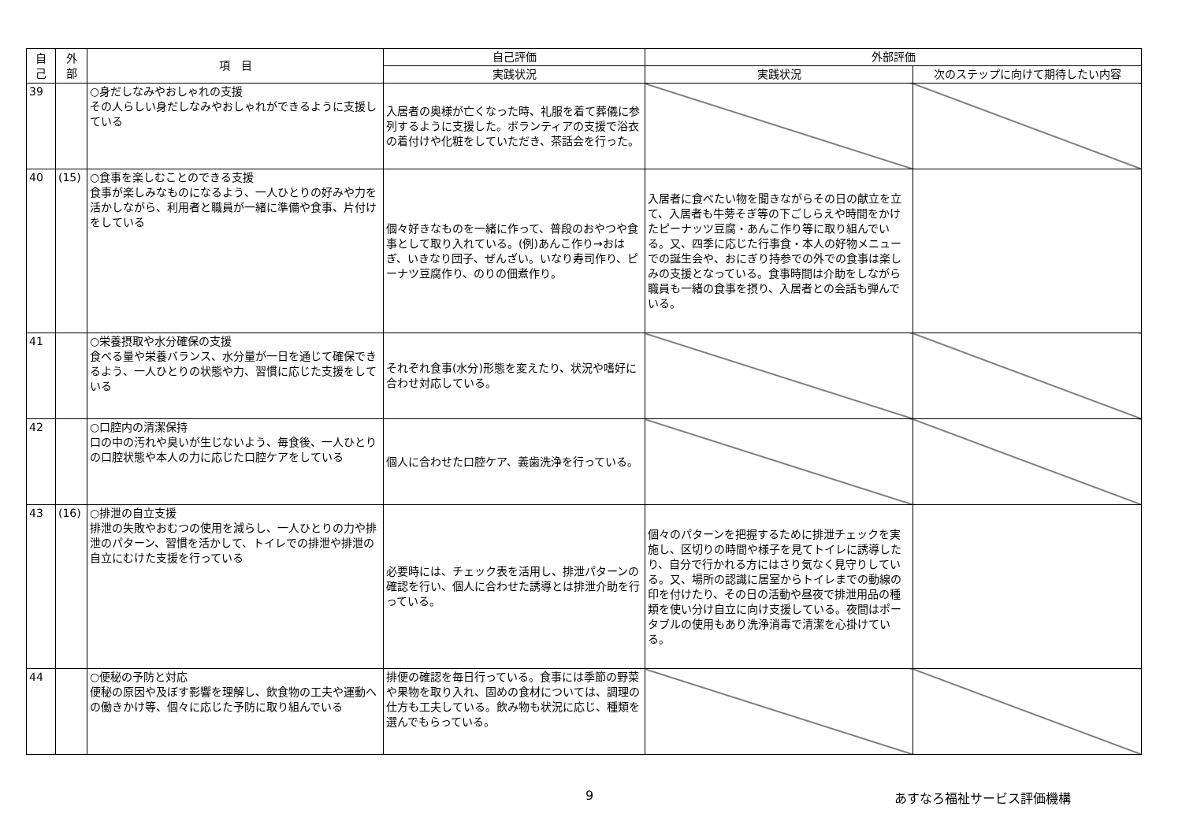| 自 己 | 外 部 | 項 目 | 自己評価 | 外部評価 | |
| --- | --- | --- | --- | --- | --- |
| | | | 実践状況 | 実践状況 | 次のステップに向けて期待したい内容 |
| 39 | | ○身だしなみやおしゃれの支援 その人らしい身だしなみやおしゃれができるように支援している | 入居者の奥様が亡くなった時、礼服を着て葬儀に参列するように支援した。ボランティアの支援で浴衣の着付けや化粧をしていただき、茶話会を行った。 | | |
| 40 | (15) | ○食事を楽しむことのできる支援 食事が楽しみなものになるよう、一人ひとりの好みや力を活かしながら、利用者と職員が一緒に準備や食事、片付けをしている | 個々好きなものを一緒に作って、普段のおやつや食事として取り入れている。(例)あんこ作り→おはぎ、いきなり団子、ぜんざい。いなり寿司作り、ピーナツ豆腐作り、のりの佃煮作り。 | 入居者に食べたい物を聞きながらその日の献立を立て、入居者も牛蒡そぎ等の下ごしらえや時間をかけたピーナッツ豆腐・あんこ作り等に取り組んでいる。又、四季に応じた行事食・本人の好物メニューでの誕生会や、おにぎり持参での外での食事は楽しみの支援となっている。食事時間は介助をしながら職員も一緒の食事を摂り、入居者との会話も弾んでいる。 | |
| 41 | | ○栄養摂取や水分確保の支援 食べる量や栄養バランス、水分量が一日を通じて確保できるよう、一人ひとりの状態や力、習慣に応じた支援をしている | それぞれ食事(水分)形態を変えたり、状況や嗜好に合わせ対応している。 | | |
| 42 | | ○口腔内の清潔保持 口の中の汚れや臭いが生じないよう、毎食後、一人ひとりの口腔状態や本人の力に応じた口腔ケアをしている | 個人に合わせた口腔ケア、義歯洗浄を行っている。 | | |
| 43 | (16) | ○排泄の自立支援 排泄の失敗やおむつの使用を減らし、一人ひとりの力や排泄のパターン、習慣を活かして、トイレでの排泄や排泄の自立にむけた支援を行っている | 必要時には、チェック表を活用し、排泄パターンの確認を行い、個人に合わせた誘導とは排泄介助を行っている。 | 個々のパターンを把握するために排泄チェックを実施し、区切りの時間や様子を見てトイレに誘導したり、自分で行かれる方にはさり気なく見守りしている。又、場所の認識に居室からトイレまでの動線の印を付けたり、その日の活動や昼夜で排泄用品の種類を使い分け自立に向け支援している。夜間はポータブルの使用もあり洗浄消毒で清潔を心掛けている。 | |
| 44 | | ○便秘の予防と対応 便秘の原因や及ぼす影響を理解し、飲食物の工夫や運動への働きかけ等、個々に応じた予防に取り組んでいる | 排便の確認を毎日行っている。食事には季節の野菜や果物を取り入れ、固めの食材については、調理の仕方も工夫している。飲み物も状況に応じ、種類を選んでもらっている。 | | |
9 あすなろ福祉サービス評価機構